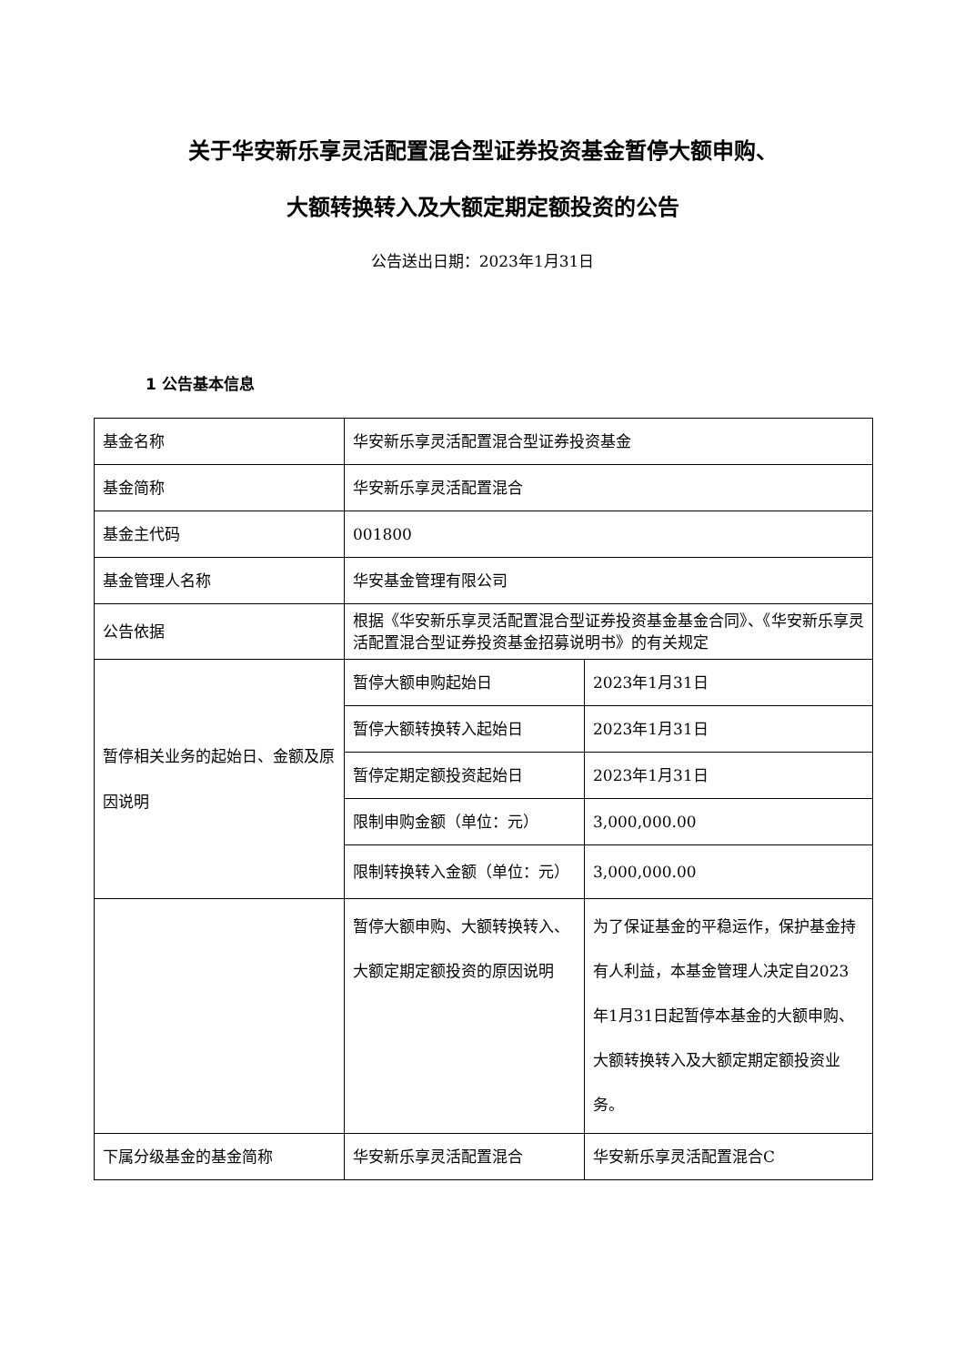关于华安新乐享灵活配置混合型证券投资基金暂停大额申购、
大额转换转入及大额定期定额投资的公告
公告送出日期：2023年1月31日
1 公告基本信息
| 基金名称 | 华安新乐享灵活配置混合型证券投资基金 | |
| 基金简称 | 华安新乐享灵活配置混合 | |
| 基金主代码 | 001800 | |
| 基金管理人名称 | 华安基金管理有限公司 | |
| 公告依据 | 根据《华安新乐享灵活配置混合型证券投资基金基金合同》、《华安新乐享灵活配置混合型证券投资基金招募说明书》的有关规定 | |
| 暂停相关业务的起始日、金额及原因说明 | 暂停大额申购起始日 | 2023年1月31日 |
| | 暂停大额转换转入起始日 | 2023年1月31日 |
| | 暂停定期定额投资起始日 | 2023年1月31日 |
| | 限制申购金额（单位：元） | 3,000,000.00 |
| | 限制转换转入金额（单位：元） | 3,000,000.00 |
| | 暂停大额申购、大额转换转入、大额定期定额投资的原因说明 | 为了保证基金的平稳运作，保护基金持有人利益，本基金管理人决定自2023年1月31日起暂停本基金的大额申购、大额转换转入及大额定期定额投资业务。 |
| 下属分级基金的基金简称 | 华安新乐享灵活配置混合 | 华安新乐享灵活配置混合C |